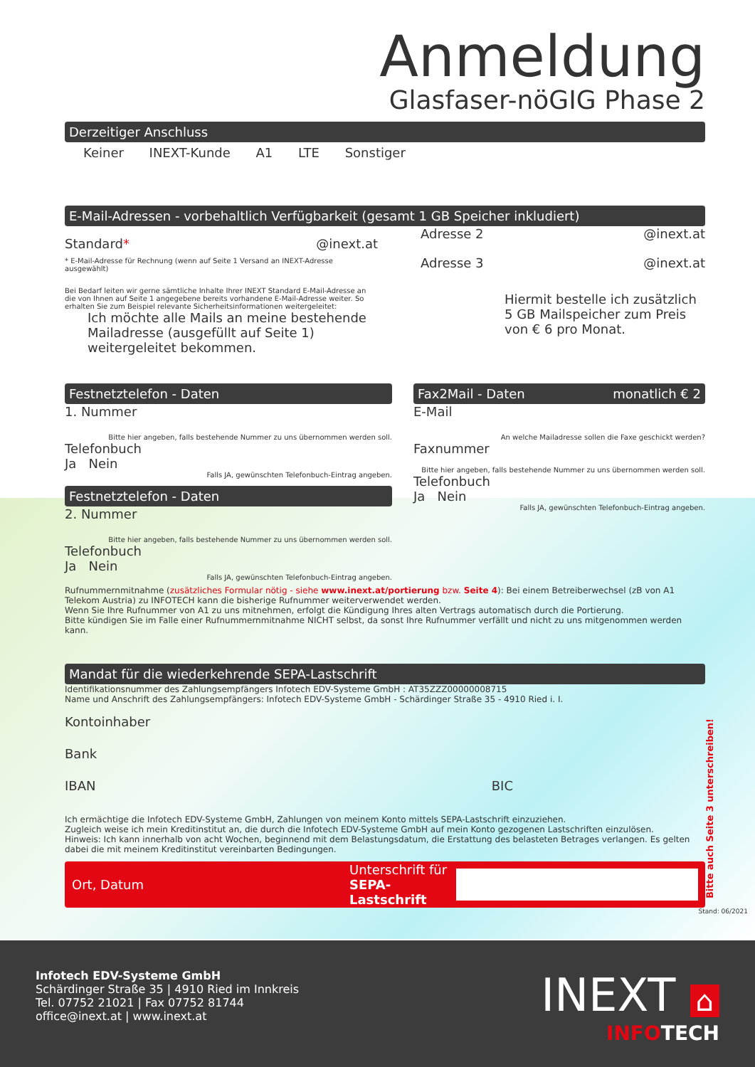Anmeldung
Glasfaser-nöGIG Phase 2
Derzeitiger Anschluss
Keiner INEXT-Kunde A1 LTE Sonstiger
E-Mail-Adressen - vorbehaltlich Verfügbarkeit (gesamt 1 GB Speicher inkludiert)
Standard* @inext.at
* E-Mail-Adresse für Rechnung (wenn auf Seite 1 Versand an INEXT-Adresse ausgewählt)
Bei Bedarf leiten wir gerne sämtliche Inhalte Ihrer INEXT Standard E-Mail-Adresse an die von Ihnen auf Seite 1 angegebene bereits vorhandene E-Mail-Adresse weiter. So erhalten Sie zum Beispiel relevante Sicherheitsinformationen weitergeleitet:
Ich möchte alle Mails an meine bestehende Mailadresse (ausgefüllt auf Seite 1) weitergeleitet bekommen.
Adresse 2 @inext.at
Adresse 3 @inext.at
Hiermit bestelle ich zusätzlich 5 GB Mailspeicher zum Preis von € 6 pro Monat.
Festnetztelefon - Daten
1. Nummer
Bitte hier angeben, falls bestehende Nummer zu uns übernommen werden soll.
Telefonbuch
Ja Nein
Falls JA, gewünschten Telefonbuch-Eintrag angeben.
Festnetztelefon - Daten
2. Nummer
Bitte hier angeben, falls bestehende Nummer zu uns übernommen werden soll.
Telefonbuch
Ja Nein
Falls JA, gewünschten Telefonbuch-Eintrag angeben.
Fax2Mail - Daten monatlich € 2
E-Mail
An welche Mailadresse sollen die Faxe geschickt werden?
Faxnummer
Bitte hier angeben, falls bestehende Nummer zu uns übernommen werden soll.
Telefonbuch
Ja Nein
Falls JA, gewünschten Telefonbuch-Eintrag angeben.
Rufnummernmitnahme (zusätzliches Formular nötig - siehe www.inext.at/portierung bzw. Seite 4): Bei einem Betreiberwechsel (zB von A1 Telekom Austria) zu INFOTECH kann die bisherige Rufnummer weiterverwendet werden.
Wenn Sie Ihre Rufnummer von A1 zu uns mitnehmen, erfolgt die Kündigung Ihres alten Vertrags automatisch durch die Portierung.
Bitte kündigen Sie im Falle einer Rufnummernmitnahme NICHT selbst, da sonst Ihre Rufnummer verfällt und nicht zu uns mitgenommen werden kann.
Mandat für die wiederkehrende SEPA-Lastschrift
Identifikationsnummer des Zahlungsempfängers Infotech EDV-Systeme GmbH : AT35ZZZ00000008715
Name und Anschrift des Zahlungsempfängers: Infotech EDV-Systeme GmbH - Schärdinger Straße 35 - 4910 Ried i. I.
Kontoinhaber
Bank
IBAN BIC
Ich ermächtige die Infotech EDV-Systeme GmbH, Zahlungen von meinem Konto mittels SEPA-Lastschrift einzuziehen.
Zugleich weise ich mein Kreditinstitut an, die durch die Infotech EDV-Systeme GmbH auf mein Konto gezogenen Lastschriften einzulösen.
Hinweis: Ich kann innerhalb von acht Wochen, beginnend mit dem Belastungsdatum, die Erstattung des belasteten Betrages verlangen. Es gelten dabei die mit meinem Kreditinstitut vereinbarten Bedingungen.
Ort, Datum Unterschrift für
SEPA-Lastschrift
Stand: 06/2021
Bitte auch Seite 3 unterschreiben!
Infotech EDV-Systeme GmbH
Schärdinger Straße 35 | 4910 Ried im Innkreis
Tel. 07752 21021 | Fax 07752 81744
office@inext.at | www.inext.at
INEXT ⌂
INFOTECH